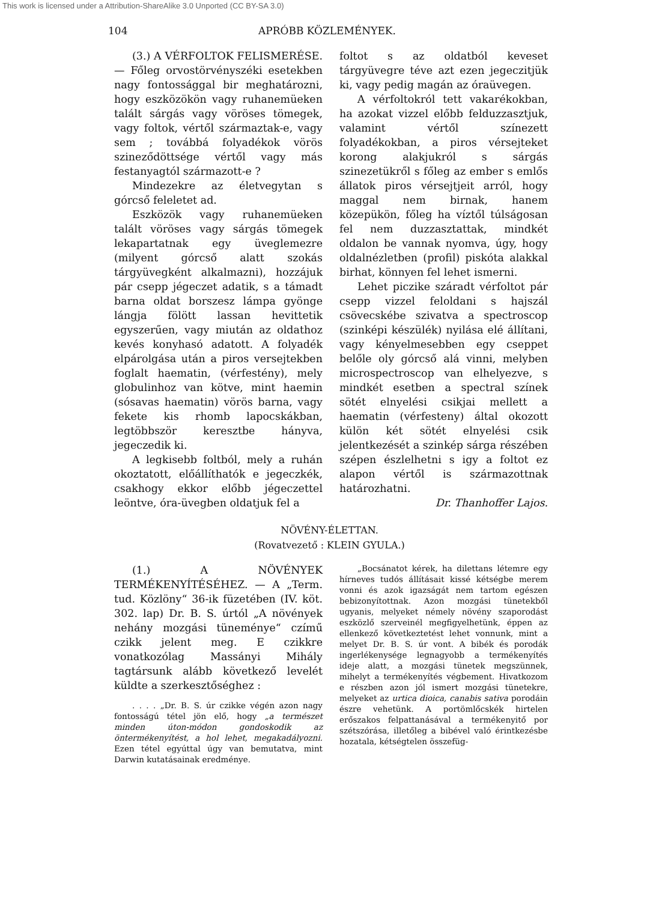This work is licensed under a Attribution-ShareAlike 3.0 Unported (CC BY-SA 3.0)
104 APRÓBB KÖZLEMÉNYEK.
(3.) A VÉRFOLTOK FELISMERÉSE.— Főleg orvostörvényszéki esetekben nagy fontossággal bir meghatározni, hogy eszközökön vagy ruhanemüeken talált sárgás vagy vöröses tömegek, vagy foltok, vértől származtak-e, vagy sem ; továbbá folyadékok vörös szineződöttsége vértől vagy más festanyagtól származott-e ?
Mindezekre az életvegytan s górcső feleletet ad.
Eszközök vagy ruhanemüeken talált vöröses vagy sárgás tömegek lekapartatnak egy üveglemezre (milyent górcső alatt szokás tárgyüvegként alkalmazni), hozzájuk pár csepp jégeczet adatik, s a támadt barna oldat borszesz lámpa gyönge lángja fölött lassan hevittetik egyszerűen, vagy miután az oldathoz kevés konyhasó adatott. A folyadék elpárolgása után a piros versejtekben foglalt haematin, (vérfestény), mely globulinhoz van kötve, mint haemin (sósavas haematin) vörös barna, vagy fekete kis rhomb lapocskákban, legtöbbször keresztbe hányva, jegeczedik ki.
A legkisebb foltból, mely a ruhán okoztatott, előállíthatók e jegeczkék, csakhogy ekkor előbb jégeczettel leöntve, óra-üvegben oldatjuk fel a
foltot s az oldatból keveset tárgyüvegre téve azt ezen jegeczitjük ki, vagy pedig magán az óraüvegen.
A vérfoltokról tett vakarékokban, ha azokat vizzel előbb felduzzasztjuk, valamint vértől színezett folyadékokban, a piros vérsejteket korong alakjukról s sárgás szinezetükről s főleg az ember s emlős állatok piros vérsejtjeit arról, hogy maggal nem birnak, hanem közepükön, főleg ha víztől túlságosan fel nem duzzasztattak, mindkét oldalon be vannak nyomva, úgy, hogy oldalnézletben (profil) piskóta alakkal birhat, könnyen fel lehet ismerni.
Lehet piczike száradt vérfoltot pár csepp vizzel feloldani s hajszál csövecskébe szivatva a spectroscop (szinképi készülék) nyilása elé állítani, vagy kényelmesebben egy cseppet belőle oly górcső alá vinni, melyben microspectroscop van elhelyezve, s mindkét esetben a spectral színek sötét elnyelési csikjai mellett a haematin (vérfesteny) által okozott külön két sötét elnyelési csik jelentkezését a szinkép sárga részében szépen észlelhetni s igy a foltot ez alapon vértől is származottnak határozhatni.
Dr. Thanhoffer Lajos.
NÖVÉNY-ÉLETTAN.
(Rovatvezető : KLEIN GYULA.)
(1.) A NÖVÉNYEK TERMÉKENYÍTÉSÉHEZ. — A „Term. tud. Közlöny“ 36-ik füzetében (IV. köt. 302. lap) Dr. B. S. úrtól „A növények nehány mozgási tüneménye“ czímű czikk jelent meg. E czikkre vonatkozólag Massányi Mihály tagtársunk alább következő levelét küldte a szerkesztőséghez :
. . . . „Dr. B. S. úr czikke végén azon nagy fontosságú tétel jön elő, hogy „a természet minden úton-módon gondoskodik az öntermékenyítést, a hol lehet, megakadályozni. Ezen tétel egyúttal úgy van bemutatva, mint Darwin kutatásainak eredménye.
„Bocsánatot kérek, ha dilettans létemre egy hírneves tudós állításait kissé kétségbe merem vonni és azok igazságát nem tartom egészen bebizonyítottnak. Azon mozgási tünetekből ugyanis, melyeket némely növény szaporodást eszközlő szerveinél megfigyelhetünk, éppen az ellenkező következtetést lehet vonnunk, mint a melyet Dr. B. S. úr vont. A bibék és porodák ingerlékenysége legnagyobb a termékenyítés ideje alatt, a mozgási tünetek megszünnek, mihelyt a termékenyítés végbement. Hivatkozom e részben azon jól ismert mozgási tünetekre, melyeket az urtica dioica, canabis sativa porodáin észre vehetünk. A portömlőcskék hirtelen erőszakos felpattanásával a termékenyitő por szétszórása, illetőleg a bibével való érintkezésbe hozatala, kétségtelen összefüg-